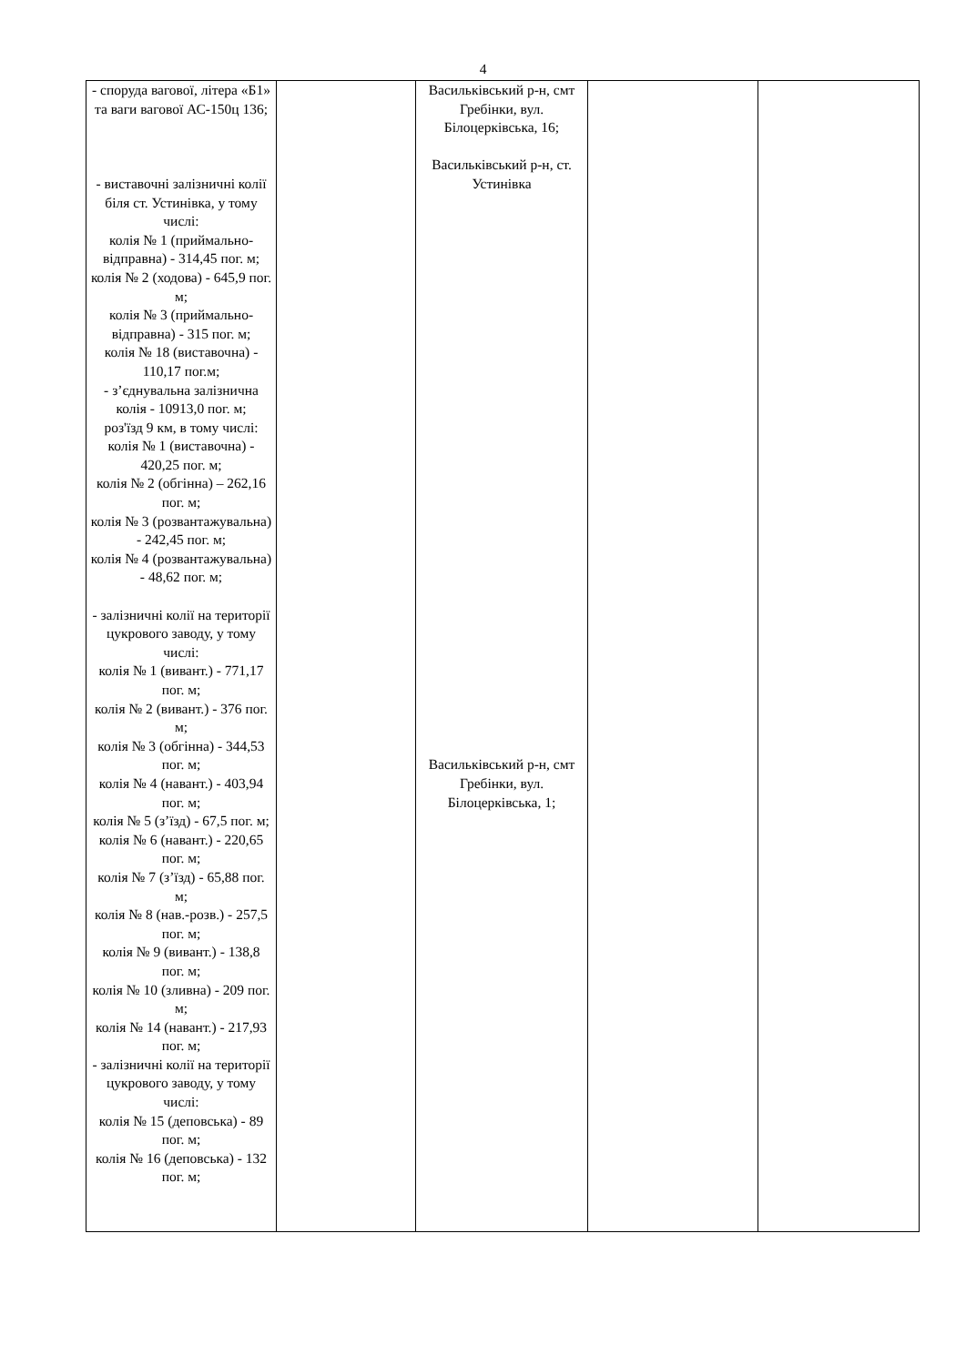4
| - споруда вагової, літера «Б1» та ваги вагової АС-150ц 136; - виставочні залізничні колії біля ст. Устинівка, у тому числі: колія № 1 (приймально-відправна) - 314,45 пог. м; колія № 2 (ходова) - 645,9 пог. м; колія № 3 (приймально-відправна) - 315 пог. м; колія № 18 (виставочна) - 110,17 пог.м; - з’єднувальна залізнична колія - 10913,0 пог. м; роз'їзд 9 км, в тому числі: колія № 1 (виставочна) - 420,25 пог. м; колія № 2 (обгінна) – 262,16 пог. м; колія № 3 (розвантажувальна) - 242,45 пог. м; колія № 4 (розвантажувальна) - 48,62 пог. м; - залізничні колії на території цукрового заводу, у тому числі: колія № 1 (вивант.) - 771,17 пог. м; колія № 2 (вивант.) - 376 пог. м; колія № 3 (обгінна) - 344,53 пог. м; колія № 4 (навант.) - 403,94 пог. м; колія № 5 (з’їзд) - 67,5 пог. м; колія № 6 (навант.) - 220,65 пог. м; колія № 7 (з’їзд) - 65,88 пог. м; колія № 8 (нав.-розв.) - 257,5 пог. м; колія № 9 (вивант.) - 138,8 пог. м; колія № 10 (зливна) - 209 пог. м; колія № 14 (навант.) - 217,93 пог. м; - залізничні колії на території цукрового заводу, у тому числі: колія № 15 (деповська) - 89 пог. м; колія № 16 (деповська) - 132 пог. м; | | Васильківський р-н, смт Гребінки, вул. Білоцерківська, 16; Васильківський р-н, ст. Устинівка Васильківський р-н, смт Гребінки, вул. Білоцерківська, 1; | | |